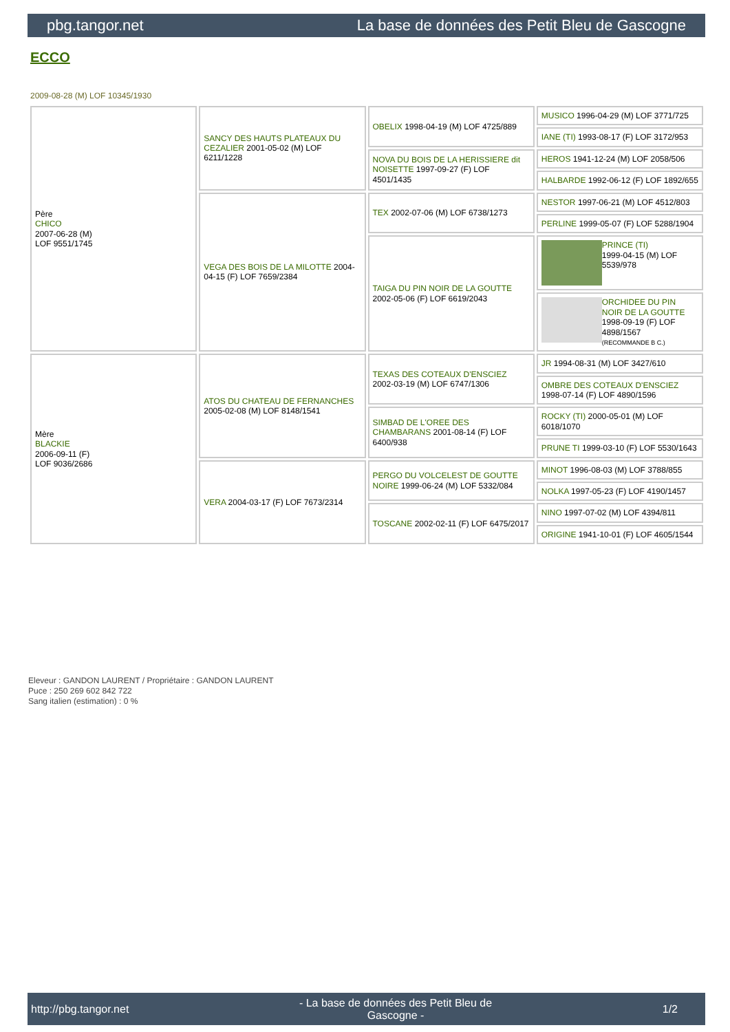pbg.tangor.net La base de données des Petit Bleu de Gascogne
ECCO
2009-08-28 (M) LOF 10345/1930
| Père CHICO 2007-06-28 (M) LOF 9551/1745 | SANCY DES HAUTS PLATEAUX DU CEZALIER 2001-05-02 (M) LOF 6211/1228 | OBELIX 1998-04-19 (M) LOF 4725/889 | MUSICO 1996-04-29 (M) LOF 3771/725 |
| | | | IANE (TI) 1993-08-17 (F) LOF 3172/953 |
| | | NOVA DU BOIS DE LA HERISSIERE dit NOISETTE 1997-09-27 (F) LOF 4501/1435 | HEROS 1941-12-24 (M) LOF 2058/506 |
| | | | HALBARDE 1992-06-12 (F) LOF 1892/655 |
| | VEGA DES BOIS DE LA MILOTTE 2004-04-15 (F) LOF 7659/2384 | TEX 2002-07-06 (M) LOF 6738/1273 | NESTOR 1997-06-21 (M) LOF 4512/803 |
| | | | PERLINE 1999-05-07 (F) LOF 5288/1904 |
| | | TAIGA DU PIN NOIR DE LA GOUTTE 2002-05-06 (F) LOF 6619/2043 | PRINCE (TI) 1999-04-15 (M) LOF 5539/978 |
| | | | ORCHIDEE DU PIN NOIR DE LA GOUTTE 1998-09-19 (F) LOF 4898/1567 (RECOMMANDE B C.) |
| Mère BLACKIE 2006-09-11 (F) LOF 9036/2686 | ATOS DU CHATEAU DE FERNANCHES 2005-02-08 (M) LOF 8148/1541 | TEXAS DES COTEAUX D'ENSCIEZ 2002-03-19 (M) LOF 6747/1306 | JR 1994-08-31 (M) LOF 3427/610 |
| | | | OMBRE DES COTEAUX D'ENSCIEZ 1998-07-14 (F) LOF 4890/1596 |
| | | SIMBAD DE L'OREE DES CHAMBARANS 2001-08-14 (F) LOF 6400/938 | ROCKY (TI) 2000-05-01 (M) LOF 6018/1070 |
| | | | PRUNE TI 1999-03-10 (F) LOF 5530/1643 |
| | VERA 2004-03-17 (F) LOF 7673/2314 | PERGO DU VOLCELEST DE GOUTTE NOIRE 1999-06-24 (M) LOF 5332/084 | MINOT 1996-08-03 (M) LOF 3788/855 |
| | | | NOLKA 1997-05-23 (F) LOF 4190/1457 |
| | | TOSCANE 2002-02-11 (F) LOF 6475/2017 | NINO 1997-07-02 (M) LOF 4394/811 |
| | | | ORIGINE 1941-10-01 (F) LOF 4605/1544 |
Eleveur : GANDON LAURENT / Propriétaire : GANDON LAURENT
Puce : 250 269 602 842 722
Sang italien (estimation) : 0 %
http://pbg.tangor.net - La base de données des Petit Bleu de
Gascogne - 1/2